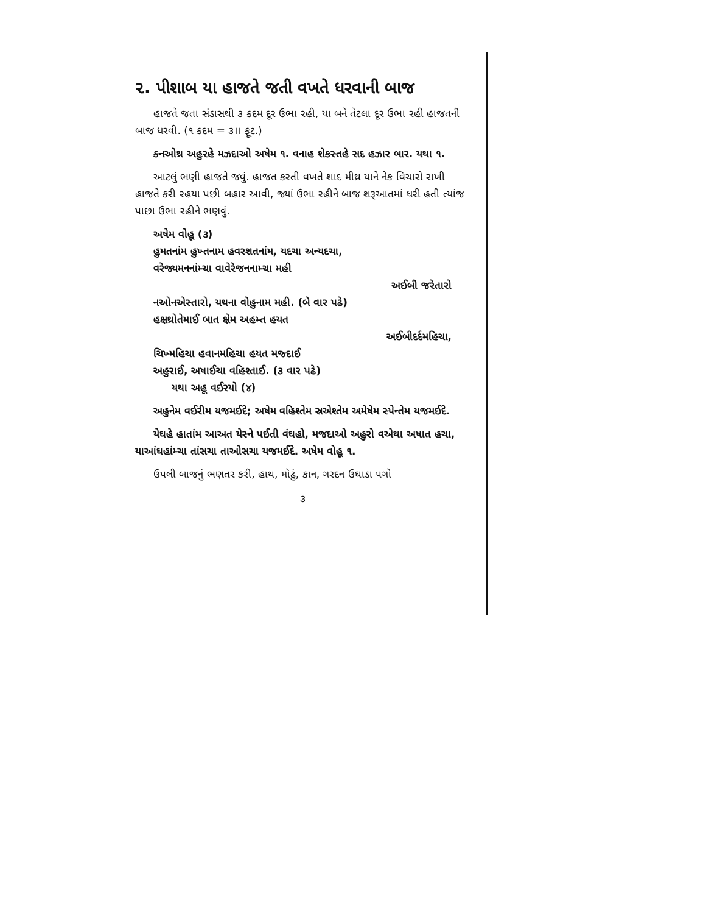૨. પીશાબ યા હાજતે જતી વખતે ધરવાની બાજ
હાજતે જતા સંડાસથી ૩ કદમ દૂર ઉભા રહી, યા બને તેટલા દૂર ઉભા રહી હાજતની બાજ ધરવી. (૧ કદમ = ૩।। ફૂટ.)
ક્નઓથ્ર અહુરહે મઝદાઓ અષેમ ૧. વનાહ શેકસ્તહે સદ હઝાર બાર. યથા ૧.
આટલું ભણી હાજતે જવું. હાજત કરતી વખતે શાદ મીથ્ર યાને નેક વિચારો રાખી હાજતે કરી રહયા પછી બહાર આવી, જ્યાં ઉભા રહીને બાજ શરૂઆતમાં ધરી હતી ત્યાંજ પાછા ઉભા રહીને ભણવું.
અષેમ વોહૂ (૩)
હુમતનાંમ હુખ્તનામ હવરશતનાંમ, યદચા અન્યદચા,
વરેજ્યમનનાંમ્ચા વાવેરેજનનામ્ચા મહી
અઈબી જરેતારો
નઓનએસ્તારો, યથના વોહુનામ મહી. (બે વાર પઢે)
હક્ષથ્રોતેમાઈ બાત ક્ષેમ અહમ્ત હયત
અઈબીદર્દમહિચા,
ચિખ્મહિચા હવાનમહિચા હયત મજ્દાઈ
અહુરાઈ, અષાઈચા વહિશ્તાઈ. (૩ વાર પઢે)
યથા અહૂ વઈરયો (૪)
અહુનેમ વઈરીમ યજમઈદે; અષેમ વહિશ્તેમ સ્રએશ્તેમ અમેષેમ સ્પેન્તેમ યજમઈદે.
યેઘહે હાતાંમ આઅત યેસ્ને પઈતી વંઘહો, મજદાઓ અહુરો વએથા અષાત હચા, યાઆંઘહાંમ્ચા તાંસચા તાઓસચા યજમઈદે. અષેમ વોહૂ ૧.
ઉપલી બાજનું ભણતર કરી, હાથ, મોઢું, કાન, ગરદન ઉઘાડા પગો
૩